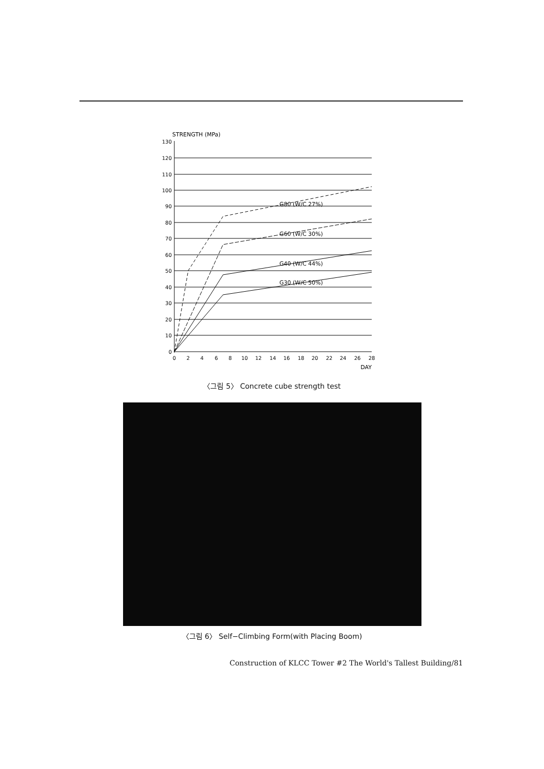STRENGTH (MPa)
130
120
110
100
90
80
70
60
50
40
30
20
10
0
G80 (W/C 27%)
G60 (W/C 30%)
G40 (W/C 44%)
G30 (W/C 50%)
0
2
4
6
8
10
12
14
16
18
20
22
24
26
28
DAY
〈그림 5〉 Concrete cube strength test
〈그림 6〉 Self−Climbing Form(with Placing Boom)
Construction of KLCC Tower #2 The World's Tallest Building/81